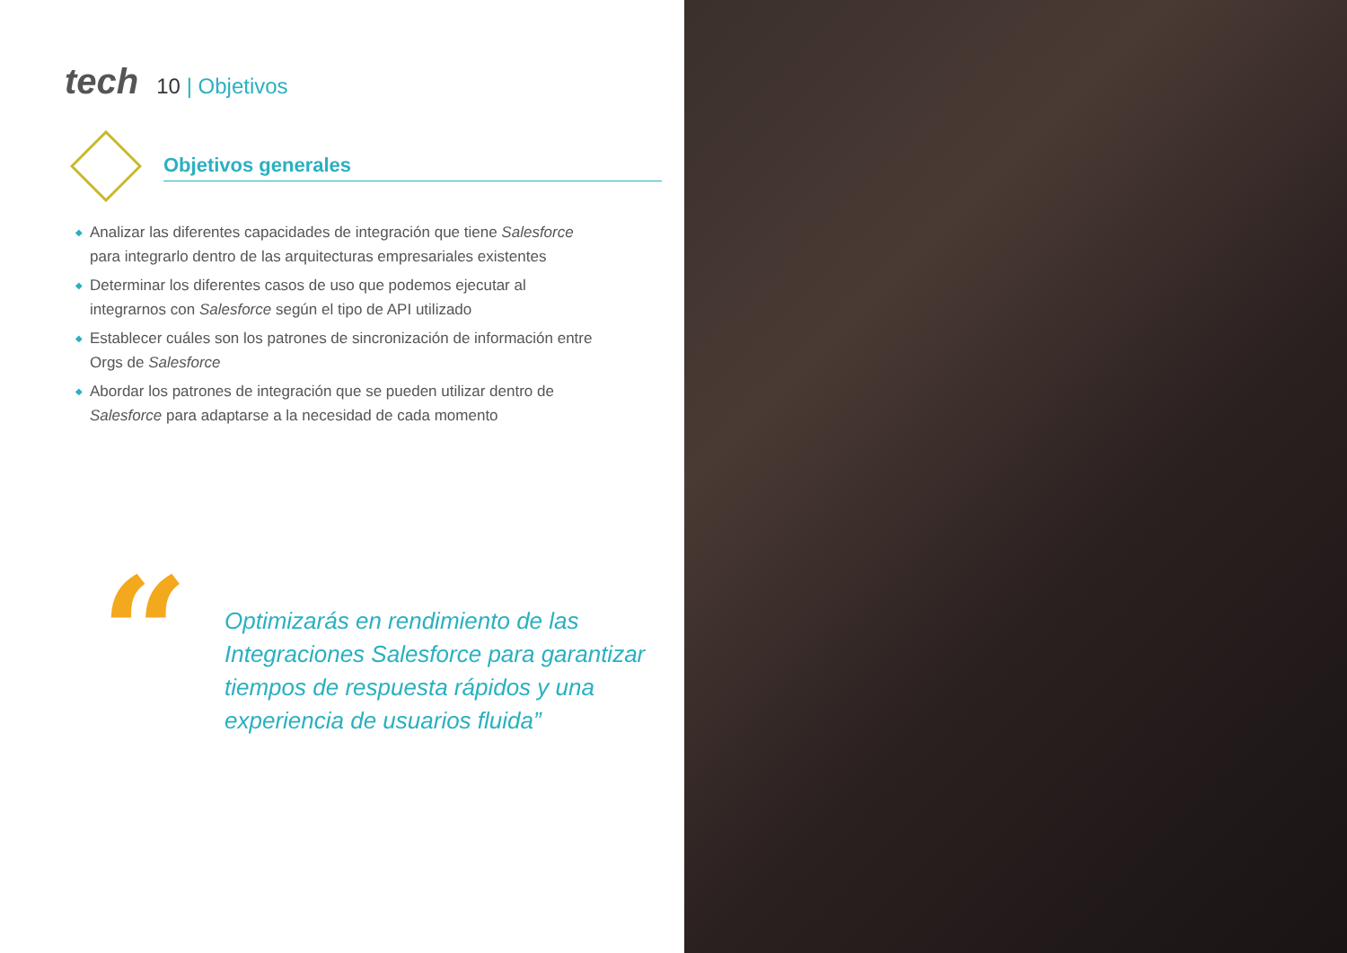tech 10 | Objetivos
Objetivos generales
◆ Analizar las diferentes capacidades de integración que tiene Salesforce para integrarlo dentro de las arquitecturas empresariales existentes
◆ Determinar los diferentes casos de uso que podemos ejecutar al integrarnos con Salesforce según el tipo de API utilizado
◆ Establecer cuáles son los patrones de sincronización de información entre Orgs de Salesforce
◆ Abordar los patrones de integración que se pueden utilizar dentro de Salesforce para adaptarse a la necesidad de cada momento
“
Optimizarás en rendimiento de las Integraciones Salesforce para garantizar tiempos de respuesta rápidos y una experiencia de usuarios fluida”